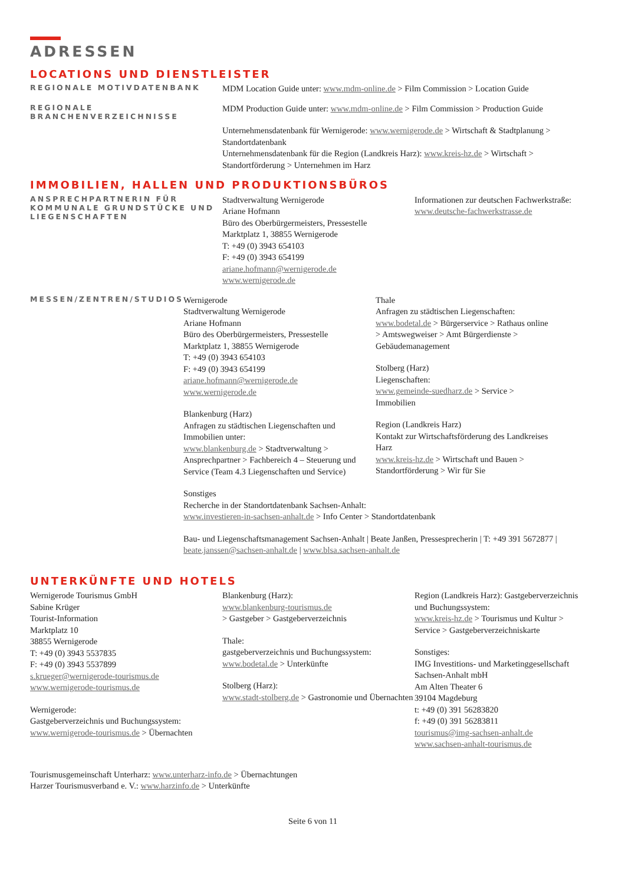ADRESSEN
LOCATIONS UND DIENSTLEISTER
REGIONALE MOTIVDATENBANK
MDM Location Guide unter: www.mdm-online.de > Film Commission > Location Guide
REGIONALE BRANCHENVERZEICHNISSE
MDM Production Guide unter: www.mdm-online.de > Film Commission > Production Guide
Unternehmensdatenbank für Wernigerode: www.wernigerode.de > Wirtschaft & Stadtplanung > Standortdatenbank
Unternehmensdatenbank für die Region (Landkreis Harz): www.kreis-hz.de > Wirtschaft > Standortförderung > Unternehmen im Harz
IMMOBILIEN, HALLEN UND PRODUKTIONSBÜROS
ANSPRECHPARTNERIN FÜR KOMMUNALE GRUNDSTÜCKE UND LIEGENSCHAFTEN
Stadtverwaltung Wernigerode
Ariane Hofmann
Büro des Oberbürgermeisters, Pressestelle
Marktplatz 1, 38855 Wernigerode
T: +49 (0) 3943 654103
F: +49 (0) 3943 654199
ariane.hofmann@wernigerode.de
www.wernigerode.de
Informationen zur deutschen Fachwerkstraße: www.deutsche-fachwerkstrasse.de
MESSEN/ZENTREN/STUDIOS
Wernigerode
Stadtverwaltung Wernigerode
Ariane Hofmann
Büro des Oberbürgermeisters, Pressestelle
Marktplatz 1, 38855 Wernigerode
T: +49 (0) 3943 654103
F: +49 (0) 3943 654199
ariane.hofmann@wernigerode.de
www.wernigerode.de
Blankenburg (Harz)
Anfragen zu städtischen Liegenschaften und Immobilien unter:
www.blankenburg.de > Stadtverwaltung > Ansprechpartner > Fachbereich 4 – Steuerung und Service (Team 4.3 Liegenschaften und Service)
Thale
Anfragen zu städtischen Liegenschaften:
www.bodetal.de > Bürgerservice > Rathaus online > Amtswegweiser > Amt Bürgerdienste > Gebäudemanagement
Stolberg (Harz)
Liegenschaften:
www.gemeinde-suedharz.de > Service > Immobilien
Region (Landkreis Harz)
Kontakt zur Wirtschaftsförderung des Landkreises Harz
www.kreis-hz.de > Wirtschaft und Bauen > Standortförderung > Wir für Sie
Sonstiges
Recherche in der Standortdatenbank Sachsen-Anhalt:
www.investieren-in-sachsen-anhalt.de > Info Center > Standortdatenbank
Bau- und Liegenschaftsmanagement Sachsen-Anhalt | Beate Janßen, Pressesprecherin | T: +49 391 5672877 | beate.janssen@sachsen-anhalt.de | www.blsa.sachsen-anhalt.de
UNTERKÜNFTE UND HOTELS
Wernigerode Tourismus GmbH
Sabine Krüger
Tourist-Information
Marktplatz 10
38855 Wernigerode
T: +49 (0) 3943 5537835
F: +49 (0) 3943 5537899
s.krueger@wernigerode-tourismus.de
www.wernigerode-tourismus.de
Wernigerode:
Gastgeberverzeichnis und Buchungssystem:
www.wernigerode-tourismus.de > Übernachten
Blankenburg (Harz):
www.blankenburg-tourismus.de
> Gastgeber > Gastgeberverzeichnis
Thale:
gastgeberverzeichnis und Buchungssystem:
www.bodetal.de > Unterkünfte
Stolberg (Harz):
www.stadt-stolberg.de > Gastronomie und Übernachten
Region (Landkreis Harz): Gastgeberverzeichnis und Buchungssystem:
www.kreis-hz.de > Tourismus und Kultur > Service > Gastgeberverzeichniskarte
Sonstiges:
IMG Investitions- und Marketinggesellschaft Sachsen-Anhalt mbH
Am Alten Theater 6
39104 Magdeburg
t: +49 (0) 391 56283820
f: +49 (0) 391 56283811
tourismus@img-sachsen-anhalt.de
www.sachsen-anhalt-tourismus.de
Tourismusgemeinschaft Unterharz: www.unterharz-info.de > Übernachtungen
Harzer Tourismusverband e. V.: www.harzinfo.de > Unterkünfte
Seite 6 von 11